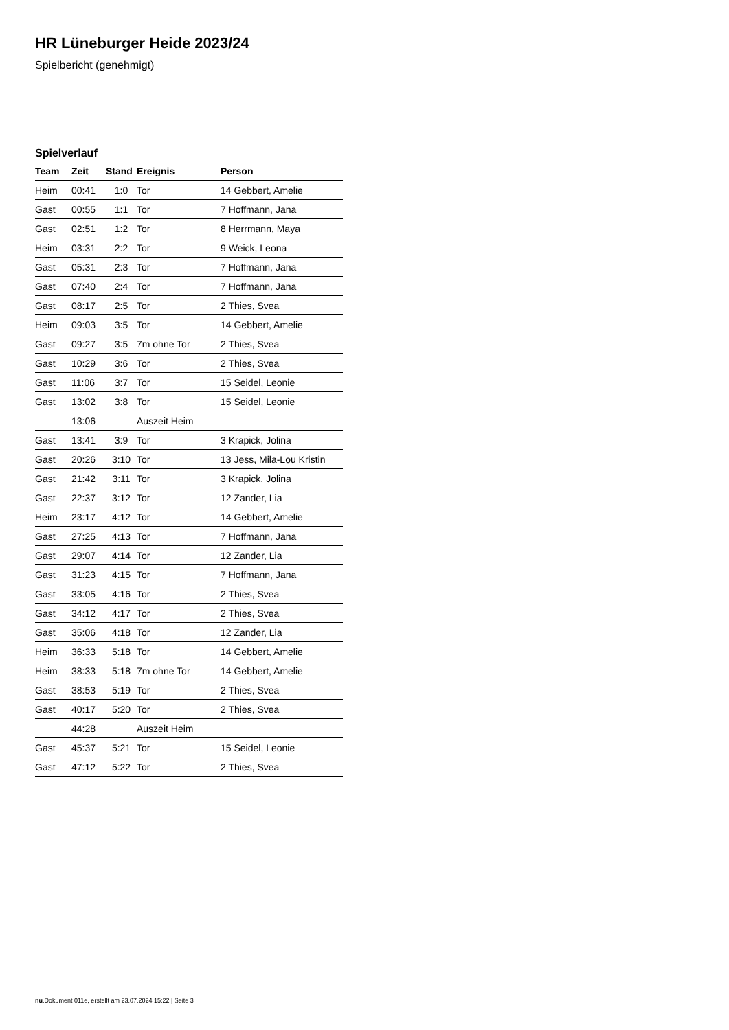HR Lüneburger Heide 2023/24
Spielbericht (genehmigt)
Spielverlauf
| Team | Zeit | Stand | Ereignis | Person |
| --- | --- | --- | --- | --- |
| Heim | 00:41 | 1:0 | Tor | 14 Gebbert, Amelie |
| Gast | 00:55 | 1:1 | Tor | 7 Hoffmann, Jana |
| Gast | 02:51 | 1:2 | Tor | 8 Herrmann, Maya |
| Heim | 03:31 | 2:2 | Tor | 9 Weick, Leona |
| Gast | 05:31 | 2:3 | Tor | 7 Hoffmann, Jana |
| Gast | 07:40 | 2:4 | Tor | 7 Hoffmann, Jana |
| Gast | 08:17 | 2:5 | Tor | 2 Thies, Svea |
| Heim | 09:03 | 3:5 | Tor | 14 Gebbert, Amelie |
| Gast | 09:27 | 3:5 | 7m ohne Tor | 2 Thies, Svea |
| Gast | 10:29 | 3:6 | Tor | 2 Thies, Svea |
| Gast | 11:06 | 3:7 | Tor | 15 Seidel, Leonie |
| Gast | 13:02 | 3:8 | Tor | 15 Seidel, Leonie |
| | 13:06 | | Auszeit Heim | |
| Gast | 13:41 | 3:9 | Tor | 3 Krapick, Jolina |
| Gast | 20:26 | 3:10 | Tor | 13 Jess, Mila-Lou Kristin |
| Gast | 21:42 | 3:11 | Tor | 3 Krapick, Jolina |
| Gast | 22:37 | 3:12 | Tor | 12 Zander, Lia |
| Heim | 23:17 | 4:12 | Tor | 14 Gebbert, Amelie |
| Gast | 27:25 | 4:13 | Tor | 7 Hoffmann, Jana |
| Gast | 29:07 | 4:14 | Tor | 12 Zander, Lia |
| Gast | 31:23 | 4:15 | Tor | 7 Hoffmann, Jana |
| Gast | 33:05 | 4:16 | Tor | 2 Thies, Svea |
| Gast | 34:12 | 4:17 | Tor | 2 Thies, Svea |
| Gast | 35:06 | 4:18 | Tor | 12 Zander, Lia |
| Heim | 36:33 | 5:18 | Tor | 14 Gebbert, Amelie |
| Heim | 38:33 | 5:18 | 7m ohne Tor | 14 Gebbert, Amelie |
| Gast | 38:53 | 5:19 | Tor | 2 Thies, Svea |
| Gast | 40:17 | 5:20 | Tor | 2 Thies, Svea |
| | 44:28 | | Auszeit Heim | |
| Gast | 45:37 | 5:21 | Tor | 15 Seidel, Leonie |
| Gast | 47:12 | 5:22 | Tor | 2 Thies, Svea |
nu.Dokument 011e, erstellt am 23.07.2024 15:22 | Seite 3